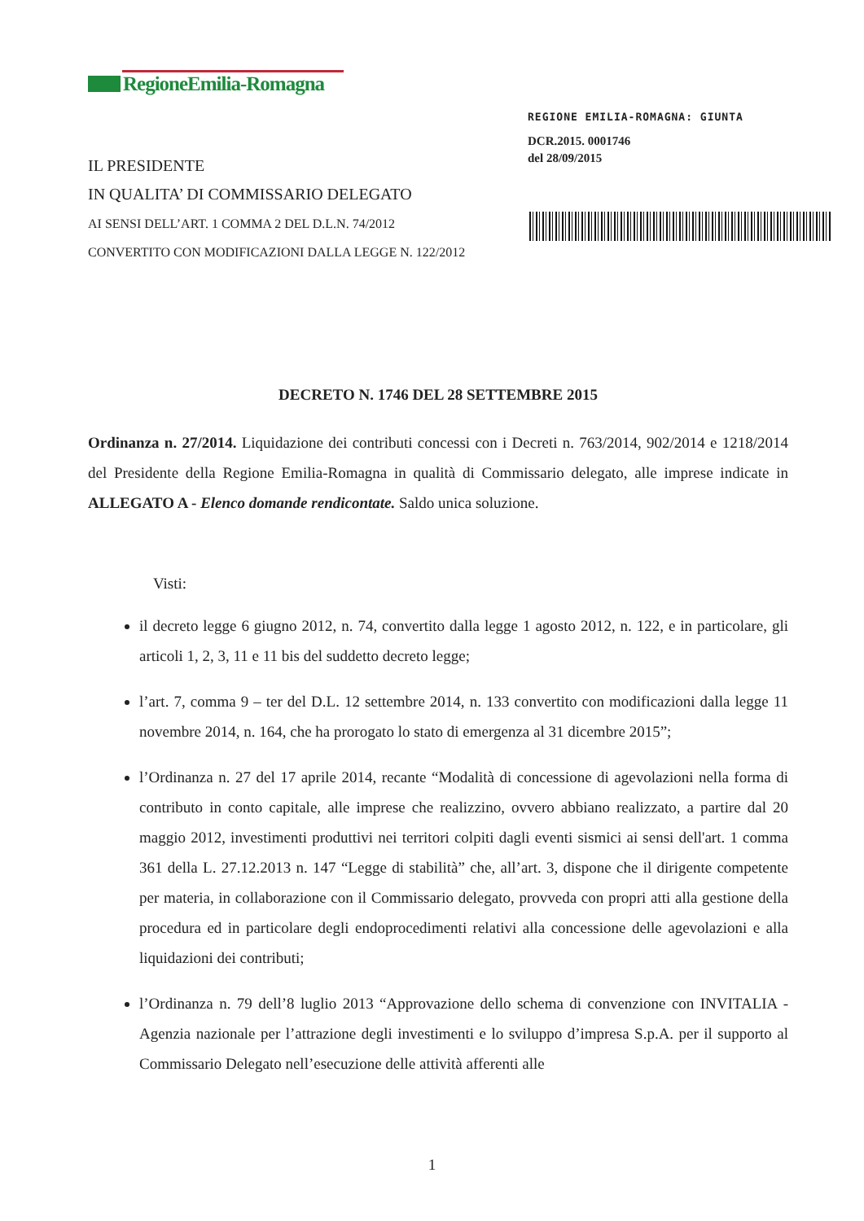RegioneEmilia-Romagna
REGIONE EMILIA-ROMAGNA: GIUNTA
DCR.2015. 0001746
del 28/09/2015
IL PRESIDENTE
IN QUALITA’ DI COMMISSARIO DELEGATO
AI SENSI DELL’ART. 1 COMMA 2 DEL D.L.N. 74/2012
CONVERTITO CON MODIFICAZIONI DALLA LEGGE N. 122/2012
DECRETO N. 1746 DEL 28 SETTEMBRE 2015
Ordinanza n. 27/2014. Liquidazione dei contributi concessi con i Decreti n. 763/2014, 902/2014 e 1218/2014 del Presidente della Regione Emilia-Romagna in qualità di Commissario delegato, alle imprese indicate in ALLEGATO A - Elenco domande rendicontate. Saldo unica soluzione.
Visti:
il decreto legge 6 giugno 2012, n. 74, convertito dalla legge 1 agosto 2012, n. 122, e in particolare, gli articoli 1, 2, 3, 11 e 11 bis del suddetto decreto legge;
l’art. 7, comma 9 – ter del D.L. 12 settembre 2014, n. 133 convertito con modificazioni dalla legge 11 novembre 2014, n. 164, che ha prorogato lo stato di emergenza al 31 dicembre 2015”;
l’Ordinanza n. 27 del 17 aprile 2014, recante “Modalità di concessione di agevolazioni nella forma di contributo in conto capitale, alle imprese che realizzino, ovvero abbiano realizzato, a partire dal 20 maggio 2012, investimenti produttivi nei territori colpiti dagli eventi sismici ai sensi dell'art. 1 comma 361 della L. 27.12.2013 n. 147 “Legge di stabilità” che, all’art. 3, dispone che il dirigente competente per materia, in collaborazione con il Commissario delegato, provveda con propri atti alla gestione della procedura ed in particolare degli endoprocedimenti relativi alla concessione delle agevolazioni e alla liquidazioni dei contributi;
l’Ordinanza n. 79 dell’8 luglio 2013 “Approvazione dello schema di convenzione con INVITALIA - Agenzia nazionale per l’attrazione degli investimenti e lo sviluppo d’impresa S.p.A. per il supporto al Commissario Delegato nell’esecuzione delle attività afferenti alle
1